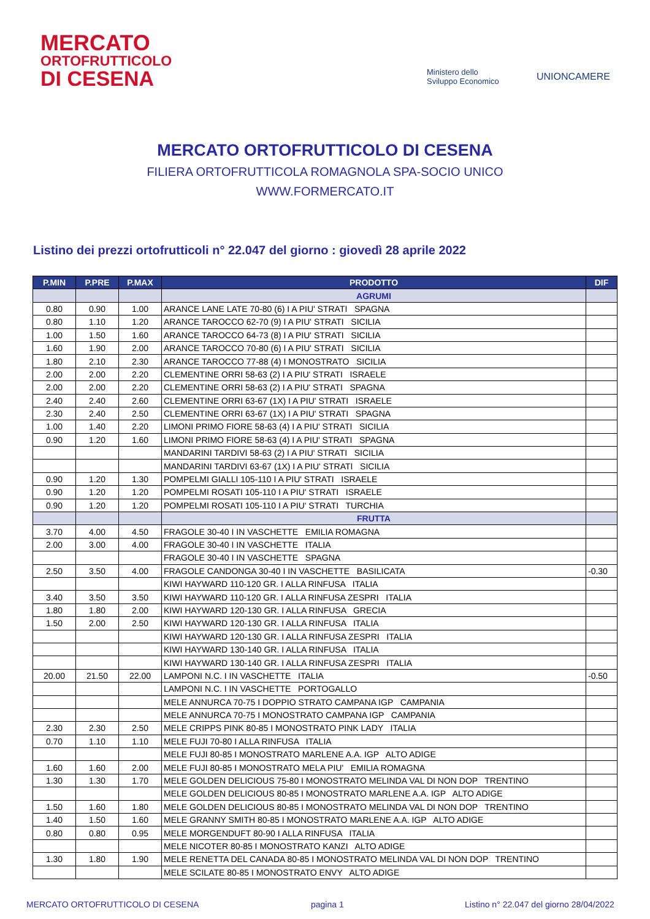MERCATO
ORTOFRUTTICOLO
DI CESENA
Ministero dello
Sviluppo Economico
UNIONCAMERE
MERCATO ORTOFRUTTICOLO DI CESENA
FILIERA ORTOFRUTTICOLA ROMAGNOLA SPA-SOCIO UNICO
WWW.FORMERCATO.IT
Listino dei prezzi ortofrutticoli n° 22.047 del giorno : giovedì 28 aprile 2022
| P.MIN | P.PRE | P.MAX | PRODOTTO | DIF |
| --- | --- | --- | --- | --- |
| | | | AGRUMI | |
| 0.80 | 0.90 | 1.00 | ARANCE LANE LATE 70-80 (6) I A PIU' STRATI SPAGNA | |
| 0.80 | 1.10 | 1.20 | ARANCE TAROCCO 62-70 (9) I A PIU' STRATI SICILIA | |
| 1.00 | 1.50 | 1.60 | ARANCE TAROCCO 64-73 (8) I A PIU' STRATI SICILIA | |
| 1.60 | 1.90 | 2.00 | ARANCE TAROCCO 70-80 (6) I A PIU' STRATI SICILIA | |
| 1.80 | 2.10 | 2.30 | ARANCE TAROCCO 77-88 (4) I MONOSTRATO SICILIA | |
| 2.00 | 2.00 | 2.20 | CLEMENTINE ORRI 58-63 (2) I A PIU' STRATI ISRAELE | |
| 2.00 | 2.00 | 2.20 | CLEMENTINE ORRI 58-63 (2) I A PIU' STRATI SPAGNA | |
| 2.40 | 2.40 | 2.60 | CLEMENTINE ORRI 63-67 (1X) I A PIU' STRATI ISRAELE | |
| 2.30 | 2.40 | 2.50 | CLEMENTINE ORRI 63-67 (1X) I A PIU' STRATI SPAGNA | |
| 1.00 | 1.40 | 2.20 | LIMONI PRIMO FIORE 58-63 (4) I A PIU' STRATI SICILIA | |
| 0.90 | 1.20 | 1.60 | LIMONI PRIMO FIORE 58-63 (4) I A PIU' STRATI SPAGNA | |
| | | | MANDARINI TARDIVI 58-63 (2) I A PIU' STRATI SICILIA | |
| | | | MANDARINI TARDIVI 63-67 (1X) I A PIU' STRATI SICILIA | |
| 0.90 | 1.20 | 1.30 | POMPELMI GIALLI 105-110 I A PIU' STRATI ISRAELE | |
| 0.90 | 1.20 | 1.20 | POMPELMI ROSATI 105-110 I A PIU' STRATI ISRAELE | |
| 0.90 | 1.20 | 1.20 | POMPELMI ROSATI 105-110 I A PIU' STRATI TURCHIA | |
| | | | FRUTTA | |
| 3.70 | 4.00 | 4.50 | FRAGOLE 30-40 I IN VASCHETTE EMILIA ROMAGNA | |
| 2.00 | 3.00 | 4.00 | FRAGOLE 30-40 I IN VASCHETTE ITALIA | |
| | | | FRAGOLE 30-40 I IN VASCHETTE SPAGNA | |
| 2.50 | 3.50 | 4.00 | FRAGOLE CANDONGA 30-40 I IN VASCHETTE BASILICATA | -0.30 |
| | | | KIWI HAYWARD 110-120 GR. I ALLA RINFUSA ITALIA | |
| 3.40 | 3.50 | 3.50 | KIWI HAYWARD 110-120 GR. I ALLA RINFUSA ZESPRI ITALIA | |
| 1.80 | 1.80 | 2.00 | KIWI HAYWARD 120-130 GR. I ALLA RINFUSA GRECIA | |
| 1.50 | 2.00 | 2.50 | KIWI HAYWARD 120-130 GR. I ALLA RINFUSA ITALIA | |
| | | | KIWI HAYWARD 120-130 GR. I ALLA RINFUSA ZESPRI ITALIA | |
| | | | KIWI HAYWARD 130-140 GR. I ALLA RINFUSA ITALIA | |
| | | | KIWI HAYWARD 130-140 GR. I ALLA RINFUSA ZESPRI ITALIA | |
| 20.00 | 21.50 | 22.00 | LAMPONI N.C. I IN VASCHETTE ITALIA | -0.50 |
| | | | LAMPONI N.C. I IN VASCHETTE PORTOGALLO | |
| | | | MELE ANNURCA 70-75 I DOPPIO STRATO CAMPANA IGP CAMPANIA | |
| | | | MELE ANNURCA 70-75 I MONOSTRATO CAMPANA IGP CAMPANIA | |
| 2.30 | 2.30 | 2.50 | MELE CRIPPS PINK 80-85 I MONOSTRATO PINK LADY ITALIA | |
| 0.70 | 1.10 | 1.10 | MELE FUJI 70-80 I ALLA RINFUSA ITALIA | |
| | | | MELE FUJI 80-85 I MONOSTRATO MARLENE A.A. IGP ALTO ADIGE | |
| 1.60 | 1.60 | 2.00 | MELE FUJI 80-85 I MONOSTRATO MELA PIU' EMILIA ROMAGNA | |
| 1.30 | 1.30 | 1.70 | MELE GOLDEN DELICIOUS 75-80 I MONOSTRATO MELINDA VAL DI NON DOP TRENTINO | |
| | | | MELE GOLDEN DELICIOUS 80-85 I MONOSTRATO MARLENE A.A. IGP ALTO ADIGE | |
| 1.50 | 1.60 | 1.80 | MELE GOLDEN DELICIOUS 80-85 I MONOSTRATO MELINDA VAL DI NON DOP TRENTINO | |
| 1.40 | 1.50 | 1.60 | MELE GRANNY SMITH 80-85 I MONOSTRATO MARLENE A.A. IGP ALTO ADIGE | |
| 0.80 | 0.80 | 0.95 | MELE MORGENDUFT 80-90 I ALLA RINFUSA ITALIA | |
| | | | MELE NICOTER 80-85 I MONOSTRATO KANZI ALTO ADIGE | |
| 1.30 | 1.80 | 1.90 | MELE RENETTA DEL CANADA 80-85 I MONOSTRATO MELINDA VAL DI NON DOP TRENTINO | |
| | | | MELE SCILATE 80-85 I MONOSTRATO ENVY ALTO ADIGE | |
MERCATO ORTOFRUTTICOLO DI CESENA
pagina 1
Listino n° 22.047 del giorno 28/04/2022